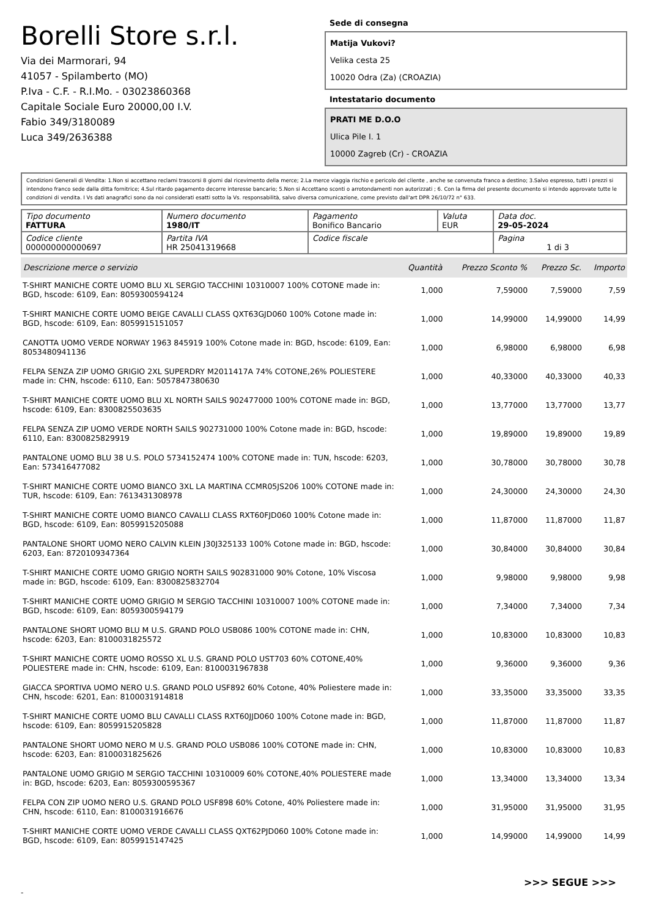Borelli Store s.r.l.
Via dei Marmorari, 94
41057 - Spilamberto (MO)
P.Iva - C.F. - R.I.Mo. - 03023860368
Capitale Sociale Euro 20000,00 I.V.
Fabio 349/3180089
Luca 349/2636388
Sede di consegna
Matija Vukovi?
Velika cesta 25
10020 Odra (Za) (CROAZIA)
Intestatario documento
PRATI ME D.O.O
Ulica Pile I. 1
10000 Zagreb (Cr) - CROAZIA
Condizioni Generali di Vendita: 1.Non si accettano reclami trascorsi 8 giorni dal ricevimento della merce; 2.La merce viaggia rischio e pericolo del cliente , anche se convenuta franco a destino; 3.Salvo espresso, tutti i prezzi si intendono franco sede dalla ditta fornitrice; 4.Sul ritardo pagamento decorre interesse bancario; 5.Non si Accettano sconti o arrotondamenti non autorizzati ; 6. Con la firma del presente documento si intendo approvate tutte le condizioni di vendita. I Vs dati anagrafici sono da noi considerati esatti sotto la Vs. responsabilità, salvo diversa comunicazione, come previsto dall'art DPR 26/10/72 n° 633.
| Tipo documento FATTURA | Numero documento 1980/IT | Pagamento Bonifico Bancario | Valuta EUR | Data doc. 29-05-2024 |
| Codice cliente 000000000000697 | Partita IVA HR 25041319668 | Codice fiscale | | Pagina 1 di 3 |
| Descrizione merce o servizio | Quantità | Prezzo Sconto % | Prezzo Sc. | Importo |
| --- | --- | --- | --- | --- |
| T-SHIRT MANICHE CORTE UOMO BLU XL SERGIO TACCHINI 10310007 100% COTONE made in: BGD, hscode: 6109, Ean: 8059300594124 | 1,000 | 7,59000 | 7,59000 | 7,59 |
| T-SHIRT MANICHE CORTE UOMO BEIGE CAVALLI CLASS QXT63GJD060 100% Cotone made in: BGD, hscode: 6109, Ean: 8059915151057 | 1,000 | 14,99000 | 14,99000 | 14,99 |
| CANOTTA UOMO VERDE NORWAY 1963 845919 100% Cotone made in: BGD, hscode: 6109, Ean: 8053480941136 | 1,000 | 6,98000 | 6,98000 | 6,98 |
| FELPA SENZA ZIP UOMO GRIGIO 2XL SUPERDRY M2011417A 74% COTONE,26% POLIESTERE made in: CHN, hscode: 6110, Ean: 5057847380630 | 1,000 | 40,33000 | 40,33000 | 40,33 |
| T-SHIRT MANICHE CORTE UOMO BLU XL NORTH SAILS 902477000 100% COTONE made in: BGD, hscode: 6109, Ean: 8300825503635 | 1,000 | 13,77000 | 13,77000 | 13,77 |
| FELPA SENZA ZIP UOMO VERDE NORTH SAILS 902731000 100% Cotone made in: BGD, hscode: 6110, Ean: 8300825829919 | 1,000 | 19,89000 | 19,89000 | 19,89 |
| PANTALONE UOMO BLU 38 U.S. POLO 5734152474 100% COTONE made in: TUN, hscode: 6203, Ean: 573416477082 | 1,000 | 30,78000 | 30,78000 | 30,78 |
| T-SHIRT MANICHE CORTE UOMO BIANCO 3XL LA MARTINA CCMR05JS206 100% COTONE made in: TUR, hscode: 6109, Ean: 7613431308978 | 1,000 | 24,30000 | 24,30000 | 24,30 |
| T-SHIRT MANICHE CORTE UOMO BIANCO CAVALLI CLASS RXT60FJD060 100% Cotone made in: BGD, hscode: 6109, Ean: 8059915205088 | 1,000 | 11,87000 | 11,87000 | 11,87 |
| PANTALONE SHORT UOMO NERO CALVIN KLEIN J30J325133 100% Cotone made in: BGD, hscode: 6203, Ean: 8720109347364 | 1,000 | 30,84000 | 30,84000 | 30,84 |
| T-SHIRT MANICHE CORTE UOMO GRIGIO NORTH SAILS 902831000 90% Cotone, 10% Viscosa made in: BGD, hscode: 6109, Ean: 8300825832704 | 1,000 | 9,98000 | 9,98000 | 9,98 |
| T-SHIRT MANICHE CORTE UOMO GRIGIO M SERGIO TACCHINI 10310007 100% COTONE made in: BGD, hscode: 6109, Ean: 8059300594179 | 1,000 | 7,34000 | 7,34000 | 7,34 |
| PANTALONE SHORT UOMO BLU M U.S. GRAND POLO USB086 100% COTONE made in: CHN, hscode: 6203, Ean: 8100031825572 | 1,000 | 10,83000 | 10,83000 | 10,83 |
| T-SHIRT MANICHE CORTE UOMO ROSSO XL U.S. GRAND POLO UST703 60% COTONE,40% POLIESTERE made in: CHN, hscode: 6109, Ean: 8100031967838 | 1,000 | 9,36000 | 9,36000 | 9,36 |
| GIACCA SPORTIVA UOMO NERO U.S. GRAND POLO USF892 60% Cotone, 40% Poliestere made in: CHN, hscode: 6201, Ean: 8100031914818 | 1,000 | 33,35000 | 33,35000 | 33,35 |
| T-SHIRT MANICHE CORTE UOMO BLU CAVALLI CLASS RXT60JJD060 100% Cotone made in: BGD, hscode: 6109, Ean: 8059915205828 | 1,000 | 11,87000 | 11,87000 | 11,87 |
| PANTALONE SHORT UOMO NERO M U.S. GRAND POLO USB086 100% COTONE made in: CHN, hscode: 6203, Ean: 8100031825626 | 1,000 | 10,83000 | 10,83000 | 10,83 |
| PANTALONE UOMO GRIGIO M SERGIO TACCHINI 10310009 60% COTONE,40% POLIESTERE made in: BGD, hscode: 6203, Ean: 8059300595367 | 1,000 | 13,34000 | 13,34000 | 13,34 |
| FELPA CON ZIP UOMO NERO U.S. GRAND POLO USF898 60% Cotone, 40% Poliestere made in: CHN, hscode: 6110, Ean: 8100031916676 | 1,000 | 31,95000 | 31,95000 | 31,95 |
| T-SHIRT MANICHE CORTE UOMO VERDE CAVALLI CLASS QXT62PJD060 100% Cotone made in: BGD, hscode: 6109, Ean: 8059915147425 | 1,000 | 14,99000 | 14,99000 | 14,99 |
>>> SEGUE >>>
-